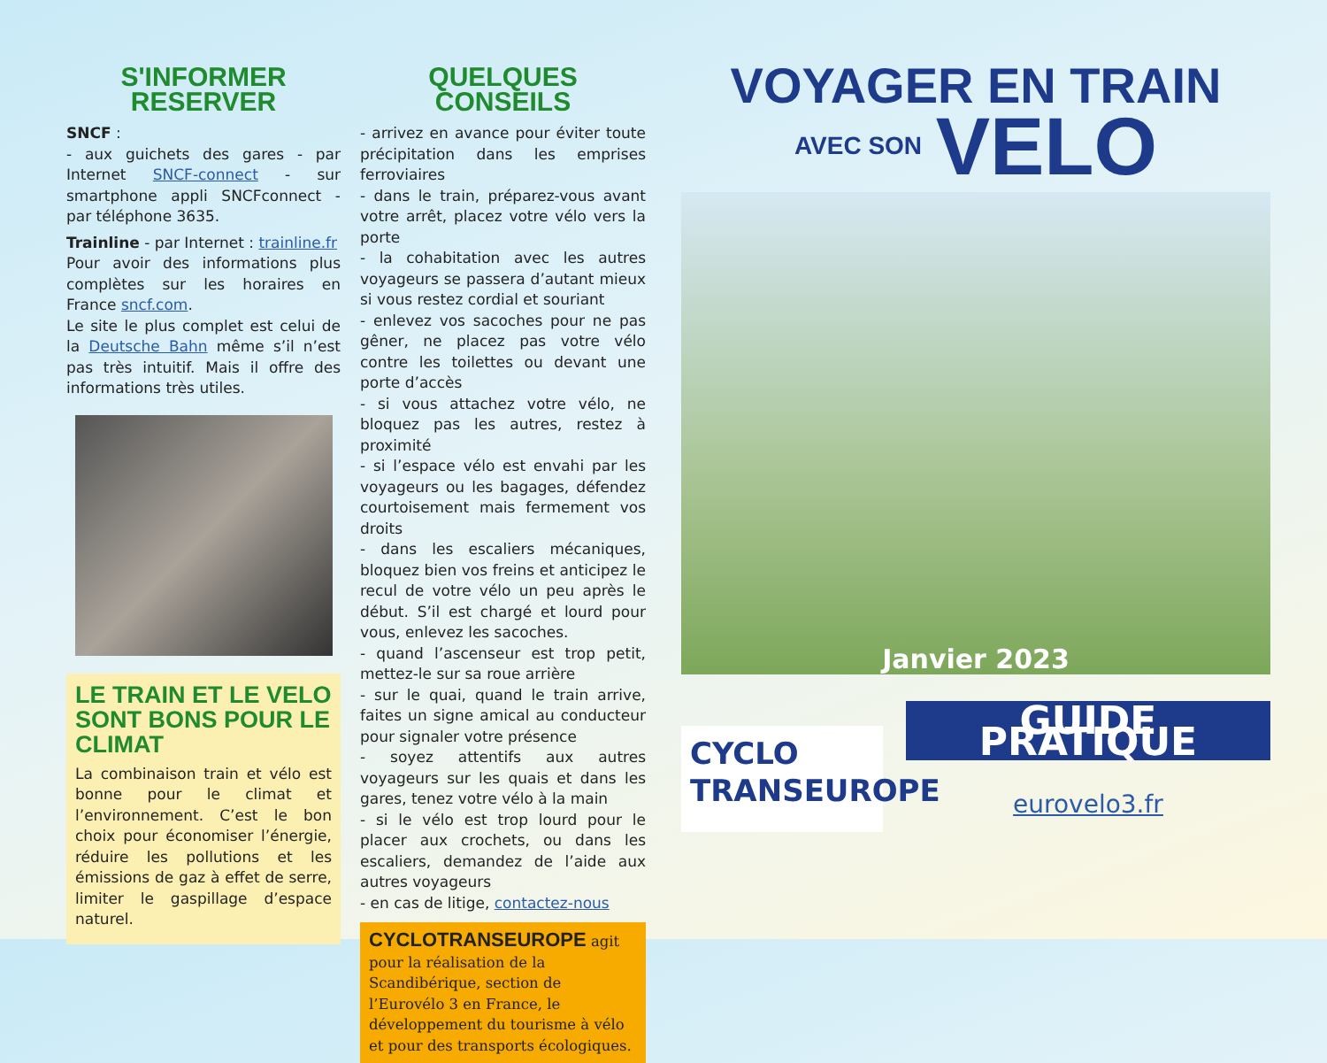S'INFORMER
RESERVER
SNCF :
- aux guichets des gares - par Internet SNCF-connect - sur smartphone appli SNCFconnect - par téléphone 3635.
Trainline - par Internet : trainline.fr
Pour avoir des informations plus complètes sur les horaires en France sncf.com.
Le site le plus complet est celui de la Deutsche Bahn même s’il n’est pas très intuitif. Mais il offre des informations très utiles.
LE TRAIN ET LE VELO SONT BONS POUR LE CLIMAT
La combinaison train et vélo est bonne pour le climat et l’environnement. C’est le bon choix pour économiser l’énergie, réduire les pollutions et les émissions de gaz à effet de serre, limiter le gaspillage d’espace naturel.
QUELQUES CONSEILS
- arrivez en avance pour éviter toute précipitation dans les emprises ferroviaires
- dans le train, préparez-vous avant votre arrêt, placez votre vélo vers la porte
- la cohabitation avec les autres voyageurs se passera d’autant mieux si vous restez cordial et souriant
- enlevez vos sacoches pour ne pas gêner, ne placez pas votre vélo contre les toilettes ou devant une porte d’accès
- si vous attachez votre vélo, ne bloquez pas les autres, restez à proximité
- si l’espace vélo est envahi par les voyageurs ou les bagages, défendez courtoisement mais fermement vos droits
- dans les escaliers mécaniques, bloquez bien vos freins et anticipez le recul de votre vélo un peu après le début. S’il est chargé et lourd pour vous, enlevez les sacoches.
- quand l’ascenseur est trop petit, mettez-le sur sa roue arrière
- sur le quai, quand le train arrive, faites un signe amical au conducteur pour signaler votre présence
- soyez attentifs aux autres voyageurs sur les quais et dans les gares, tenez votre vélo à la main
- si le vélo est trop lourd pour le placer aux crochets, ou dans les escaliers, demandez de l’aide aux autres voyageurs
- en cas de litige, contactez-nous
CYCLOTRANSEUROPE agit pour la réalisation de la Scandibérique, section de l’Eurovélo 3 en France, le développement du tourisme à vélo et pour des transports écologiques.
VOYAGER EN TRAIN
AVEC SON VELO
Janvier 2023
CYCLO
TRANSEUROPE
GUIDE PRATIQUE
eurovelo3.fr